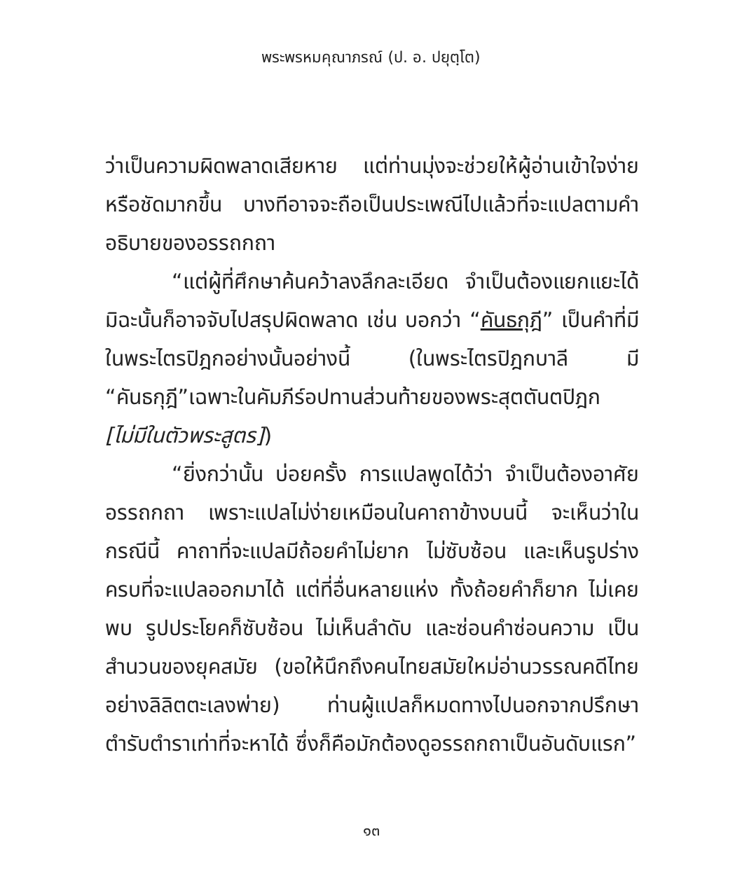พระพรหมคุณาภรณ์ (ป. อ. ปยุตฺโต)
ว่าเป็นความผิดพลาดเสียหาย แต่ท่านมุ่งจะช่วยให้ผู้อ่านเข้าใจง่ายหรือชัดมากขึ้น บางทีอาจจะถือเป็นประเพณีไปแล้วที่จะแปลตามคำอธิบายของอรรถกถา
“แต่ผู้ที่ศึกษาค้นคว้าลงลึกละเอียด จำเป็นต้องแยกแยะได้ มิฉะนั้นก็อาจจับไปสรุปผิดพลาด เช่น บอกว่า “คันธกุฎี” เป็นคำที่มีในพระไตรปิฎกอย่างนั้นอย่างนี้ (ในพระไตรปิฎกบาลี มี “คันธกุฎี”เฉพาะในคัมภีร์อปทานส่วนท้ายของพระสุตตันตปิฎก [ไม่มีในตัวพระสูตร])
“ยิ่งกว่านั้น บ่อยครั้ง การแปลพูดได้ว่า จำเป็นต้องอาศัยอรรถกถา เพราะแปลไม่ง่ายเหมือนในคาถาข้างบนนี้ จะเห็นว่าในกรณีนี้ คาถาที่จะแปลมีถ้อยคำไม่ยาก ไม่ซับซ้อน และเห็นรูปร่างครบที่จะแปลออกมาได้ แต่ที่อื่นหลายแห่ง ทั้งถ้อยคำก็ยาก ไม่เคยพบ รูปประโยคก็ซับซ้อน ไม่เห็นลำดับ และซ่อนคำซ่อนความ เป็นสำนวนของยุคสมัย (ขอให้นึกถึงคนไทยสมัยใหม่อ่านวรรณคดีไทยอย่างลิลิตตะเลงพ่าย) ท่านผู้แปลก็หมดทางไปนอกจากปรึกษาตำรับตำราเท่าที่จะหาได้ ซึ่งก็คือมักต้องดูอรรถกถาเป็นอันดับแรก”
๑๓